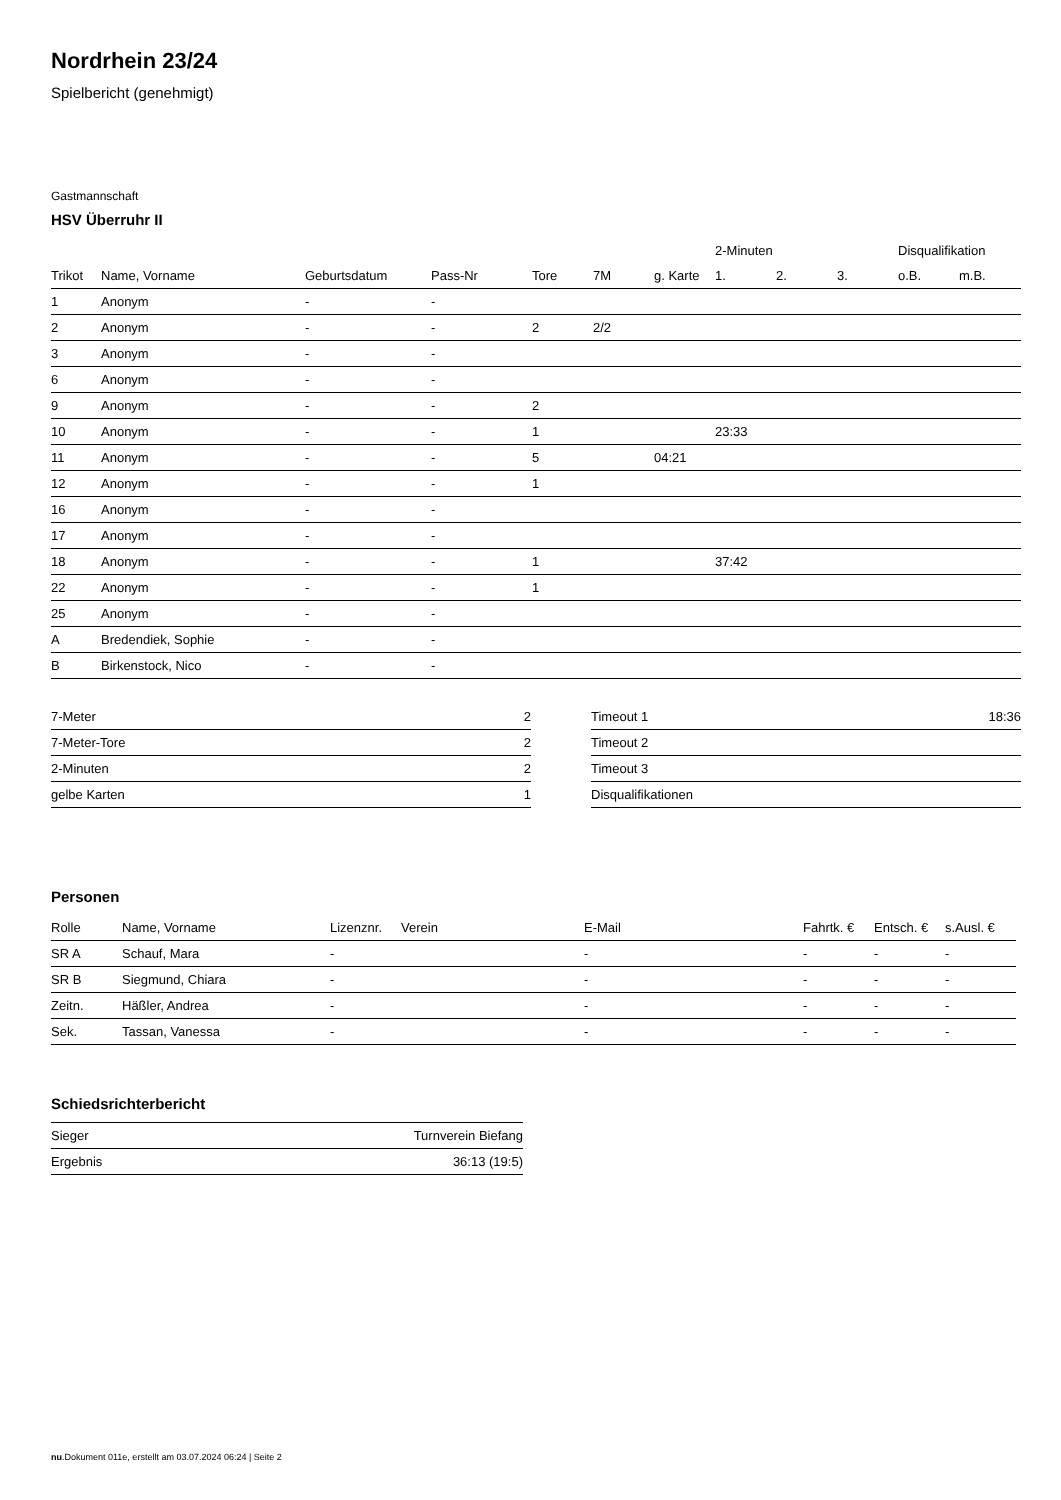Nordrhein 23/24
Spielbericht (genehmigt)
Gastmannschaft
HSV Überruhr II
| | | | | | | | 2-Minuten | | | Disqualifikation | |
| --- | --- | --- | --- | --- | --- | --- | --- | --- | --- | --- | --- |
| Trikot | Name, Vorname | Geburtsdatum | Pass-Nr | Tore | 7M | g. Karte | 1. | 2. | 3. | o.B. | m.B. |
| 1 | Anonym | - | - | | | | | | | | |
| 2 | Anonym | - | - | 2 | 2/2 | | | | | | |
| 3 | Anonym | - | - | | | | | | | | |
| 6 | Anonym | - | - | | | | | | | | |
| 9 | Anonym | - | - | 2 | | | | | | | |
| 10 | Anonym | - | - | 1 | | | 23:33 | | | | |
| 11 | Anonym | - | - | 5 | | 04:21 | | | | | |
| 12 | Anonym | - | - | 1 | | | | | | | |
| 16 | Anonym | - | - | | | | | | | | |
| 17 | Anonym | - | - | | | | | | | | |
| 18 | Anonym | - | - | 1 | | | 37:42 | | | | |
| 22 | Anonym | - | - | 1 | | | | | | | |
| 25 | Anonym | - | - | | | | | | | | |
| A | Bredendiek, Sophie | - | - | | | | | | | | |
| B | Birkenstock, Nico | - | - | | | | | | | | |
| 7-Meter | 2 |
| 7-Meter-Tore | 2 |
| 2-Minuten | 2 |
| gelbe Karten | 1 |
| Timeout 1 | 18:36 |
| Timeout 2 | |
| Timeout 3 | |
| Disqualifikationen | |
Personen
| Rolle | Name, Vorname | Lizenznr. | Verein | E-Mail | Fahrtk. € | Entsch. € | s.Ausl. € |
| --- | --- | --- | --- | --- | --- | --- | --- |
| SR A | Schauf, Mara | - | | - | - | - | - |
| SR B | Siegmund, Chiara | - | | - | - | - | - |
| Zeitn. | Häßler, Andrea | - | | - | - | - | - |
| Sek. | Tassan, Vanessa | - | | - | - | - | - |
Schiedsrichterbericht
| Sieger | Turnverein Biefang |
| Ergebnis | 36:13 (19:5) |
nu.Dokument 011e, erstellt am 03.07.2024 06:24 | Seite 2